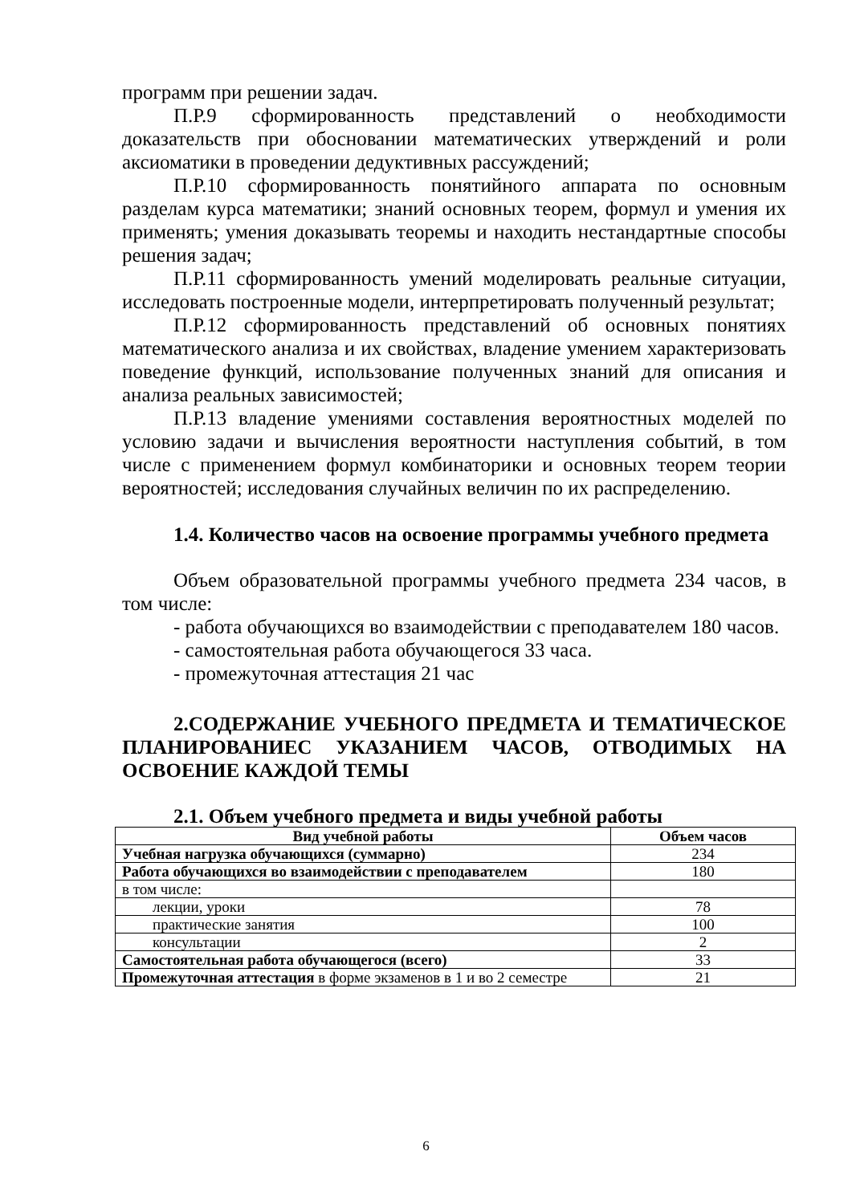программ при решении задач.
П.Р.9 сформированность представлений о необходимости доказательств при обосновании математических утверждений и роли аксиоматики в проведении дедуктивных рассуждений;
П.Р.10 сформированность понятийного аппарата по основным разделам курса математики; знаний основных теорем, формул и умения их применять; умения доказывать теоремы и находить нестандартные способы решения задач;
П.Р.11 сформированность умений моделировать реальные ситуации, исследовать построенные модели, интерпретировать полученный результат;
П.Р.12 сформированность представлений об основных понятиях математического анализа и их свойствах, владение умением характеризовать поведение функций, использование полученных знаний для описания и анализа реальных зависимостей;
П.Р.13 владение умениями составления вероятностных моделей по условию задачи и вычисления вероятности наступления событий, в том числе с применением формул комбинаторики и основных теорем теории вероятностей; исследования случайных величин по их распределению.
1.4. Количество часов на освоение программы учебного предмета
Объем образовательной программы учебного предмета 234 часов, в том числе:
- работа обучающихся во взаимодействии с преподавателем 180 часов.
- самостоятельная работа обучающегося 33 часа.
- промежуточная аттестация 21 час
2.СОДЕРЖАНИЕ УЧЕБНОГО ПРЕДМЕТА И ТЕМАТИЧЕСКОЕ ПЛАНИРОВАНИЕС УКАЗАНИЕМ ЧАСОВ, ОТВОДИМЫХ НА ОСВОЕНИЕ КАЖДОЙ ТЕМЫ
2.1. Объем учебного предмета и виды учебной работы
| Вид учебной работы | Объем часов |
| --- | --- |
| Учебная нагрузка обучающихся (суммарно) | 234 |
| Работа обучающихся во взаимодействии с преподавателем | 180 |
| в том числе: | |
| лекции, уроки | 78 |
| практические занятия | 100 |
| консультации | 2 |
| Самостоятельная работа обучающегося (всего) | 33 |
| Промежуточная аттестация в форме экзаменов в 1 и во 2 семестре | 21 |
6